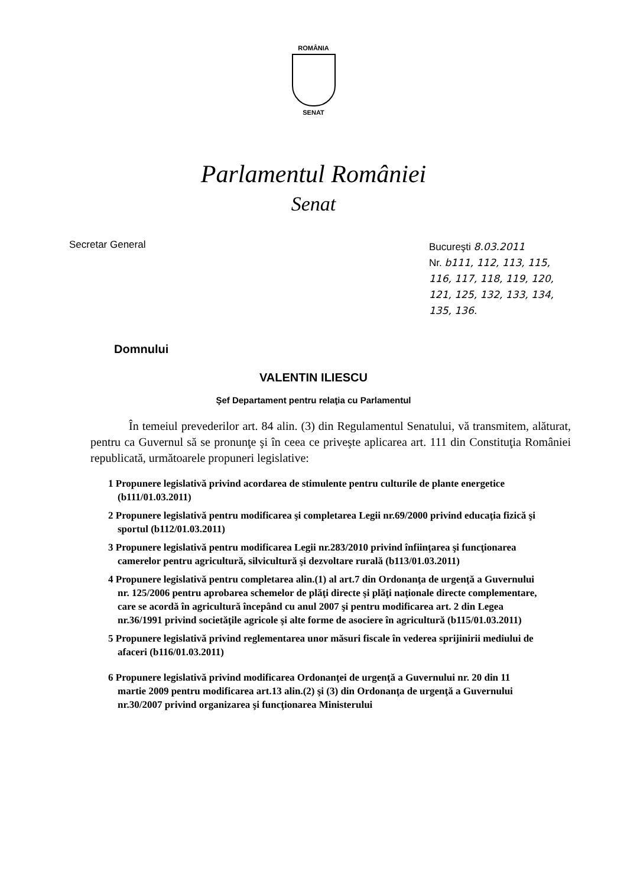ROMÂNIA
SENAT
Parlamentul României
Senat
Secretar General Bucureşti 8.03.2011
Nr. b111, 112, 113, 115, 116, 117, 118, 119, 120, 121, 125, 132, 133, 134, 135, 136.
Domnului
VALENTIN ILIESCU
Şef Departament pentru relaţia cu Parlamentul
În temeiul prevederilor art. 84 alin. (3) din Regulamentul Senatului, vă transmitem, alăturat, pentru ca Guvernul să se pronunţe şi în ceea ce priveşte aplicarea art. 111 din Constituţia României republicată, următoarele propuneri legislative:
1 Propunere legislativă privind acordarea de stimulente pentru culturile de plante energetice (b111/01.03.2011)
2 Propunere legislativă pentru modificarea şi completarea Legii nr.69/2000 privind educaţia fizică şi sportul (b112/01.03.2011)
3 Propunere legislativă pentru modificarea Legii nr.283/2010 privind înfiinţarea şi funcţionarea camerelor pentru agricultură, silvicultură şi dezvoltare rurală (b113/01.03.2011)
4 Propunere legislativă pentru completarea alin.(1) al art.7 din Ordonanţa de urgenţă a Guvernului nr. 125/2006 pentru aprobarea schemelor de plăţi directe şi plăţi naţionale directe complementare, care se acordă în agricultură începând cu anul 2007 şi pentru modificarea art. 2 din Legea nr.36/1991 privind societăţile agricole şi alte forme de asociere în agricultură (b115/01.03.2011)
5 Propunere legislativă privind reglementarea unor măsuri fiscale în vederea sprijinirii mediului de afaceri (b116/01.03.2011)
6 Propunere legislativă privind modificarea Ordonanţei de urgenţă a Guvernului nr. 20 din 11 martie 2009 pentru modificarea art.13 alin.(2) şi (3) din Ordonanţa de urgenţă a Guvernului nr.30/2007 privind organizarea şi funcţionarea Ministerului